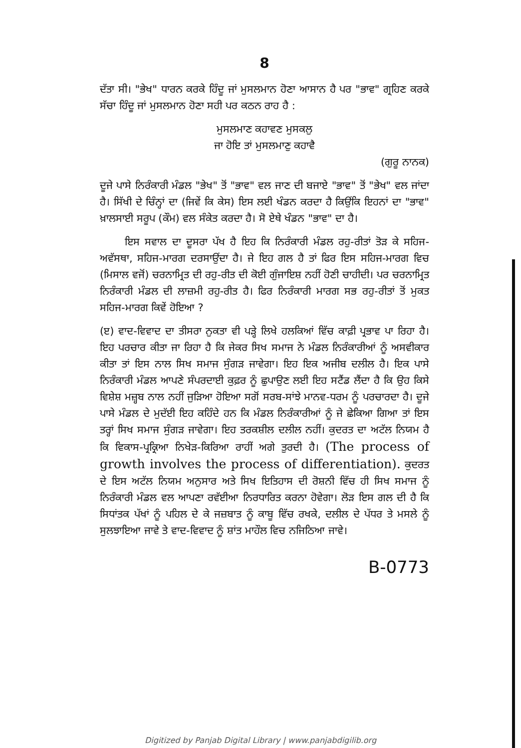8
ਦੱਤਾ ਸੀ। "ਭੇਖ" ਧਾਰਨ ਕਰਕੇ ਹਿੰਦੂ ਜਾਂ ਮੁਸਲਮਾਨ ਹੋਣਾ ਆਸਾਨ ਹੈ ਪਰ "ਭਾਵ" ਗ੍ਰਹਿਣ ਕਰਕੇ ਸੱਚਾ ਹਿੰਦੂ ਜਾਂ ਮੁਸਲਮਾਨ ਹੋਣਾ ਸਹੀ ਪਰ ਕਠਨ ਰਾਹ ਹੈ :
ਮੁਸਲਮਾਣ ਕਹਾਵਣ ਮੁਸਕਲੁ
ਜਾ ਹੋਇ ਤਾਂ ਮੁਸਲਮਾਣੁ ਕਹਾਵੈ
(ਗੁਰੂ ਨਾਨਕ)
ਦੂਜੇ ਪਾਸੇ ਨਿਰੰਕਾਰੀ ਮੰਡਲ "ਭੇਖ" ਤੋਂ "ਭਾਵ" ਵਲ ਜਾਣ ਦੀ ਬਜਾਏ "ਭਾਵ" ਤੋਂ "ਭੇਖ" ਵਲ ਜਾਂਦਾ ਹੈ। ਸਿੱਖੀ ਦੇ ਚਿੰਨ੍ਹਾਂ ਦਾ (ਜਿਵੇਂ ਕਿ ਕੇਸ) ਇਸ ਲਈ ਖੰਡਨ ਕਰਦਾ ਹੈ ਕਿਉਂਕਿ ਇਹਨਾਂ ਦਾ "ਭਾਵ" ਖ਼ਾਲਸਾਈ ਸਰੂਪ (ਕੌਮ) ਵਲ ਸੰਕੇਤ ਕਰਦਾ ਹੈ। ਸੋ ਏਥੇ ਖੰਡਨ "ਭਾਵ" ਦਾ ਹੈ।
ਇਸ ਸਵਾਲ ਦਾ ਦੂਸਰਾ ਪੱਖ ਹੈ ਇਹ ਕਿ ਨਿਰੰਕਾਰੀ ਮੰਡਲ ਰਹੁ-ਰੀਤਾਂ ਤੋੜ ਕੇ ਸਹਿਜ-ਅਵੱਸਥਾ, ਸਹਿਜ-ਮਾਰਗ ਦਰਸਾਉਂਦਾ ਹੈ। ਜੇ ਇਹ ਗਲ ਹੈ ਤਾਂ ਫਿਰ ਇਸ ਸਹਿਜ-ਮਾਰਗ ਵਿਚ (ਮਿਸਾਲ ਵਜੋਂ) ਚਰਨਾਮ੍ਰਿਤ ਦੀ ਰਹੁ-ਰੀਤ ਦੀ ਕੋਈ ਗੁੰਜਾਇਸ਼ ਨਹੀਂ ਹੋਣੀ ਚਾਹੀਦੀ। ਪਰ ਚਰਨਾਮ੍ਰਿਤ ਨਿਰੰਕਾਰੀ ਮੰਡਲ ਦੀ ਲਾਜ਼ਮੀ ਰਹੁ-ਰੀਤ ਹੈ। ਫਿਰ ਨਿਰੰਕਾਰੀ ਮਾਰਗ ਸਭ ਰਹੁ-ਰੀਤਾਂ ਤੋਂ ਮੁਕਤ ਸਹਿਜ-ਮਾਰਗ ਕਿਵੇਂ ਹੋਇਆ ?
(ੲ) ਵਾਦ-ਵਿਵਾਦ ਦਾ ਤੀਸਰਾ ਨੁਕਤਾ ਵੀ ਪੜ੍ਹੇ ਲਿਖੇ ਹਲਕਿਆਂ ਵਿੱਚ ਕਾਫ਼ੀ ਪ੍ਰਭਾਵ ਪਾ ਰਿਹਾ ਹੈ। ਇਹ ਪਰਚਾਰ ਕੀਤਾ ਜਾ ਰਿਹਾ ਹੈ ਕਿ ਜੇਕਰ ਸਿਖ ਸਮਾਜ ਨੇ ਮੰਡਲ ਨਿਰੰਕਾਰੀਆਂ ਨੂੰ ਅਸਵੀਕਾਰ ਕੀਤਾ ਤਾਂ ਇਸ ਨਾਲ ਸਿਖ ਸਮਾਜ ਸੁੰਗੜ ਜਾਵੇਗਾ। ਇਹ ਇਕ ਅਜੀਬ ਦਲੀਲ ਹੈ। ਇਕ ਪਾਸੇ ਨਿਰੰਕਾਰੀ ਮੰਡਲ ਆਪਣੇ ਸੰਪਰਦਾਈ ਕੁਫ਼ਰ ਨੂੰ ਛੁਪਾਉਣ ਲਈ ਇਹ ਸਟੈਂਡ ਲੈਂਦਾ ਹੈ ਕਿ ਉਹ ਕਿਸੇ ਵਿਸ਼ੇਸ਼ ਮਜ਼੍ਹਬ ਨਾਲ ਨਹੀਂ ਜੁੜਿਆ ਹੋਇਆ ਸਗੋਂ ਸਰਬ-ਸਾਂਝੇ ਮਾਨਵ-ਧਰਮ ਨੂੰ ਪਰਚਾਰਦਾ ਹੈ। ਦੂਜੇ ਪਾਸੇ ਮੰਡਲ ਦੇ ਮੁਦੱਈ ਇਹ ਕਹਿੰਦੇ ਹਨ ਕਿ ਮੰਡਲ ਨਿਰੰਕਾਰੀਆਂ ਨੂੰ ਜੇ ਛੇਕਿਆ ਗਿਆ ਤਾਂ ਇਸ ਤਰ੍ਹਾਂ ਸਿਖ ਸਮਾਜ ਸੁੰਗੜ ਜਾਵੇਗਾ। ਇਹ ਤਰਕਸ਼ੀਲ ਦਲੀਲ ਨਹੀਂ। ਕੁਦਰਤ ਦਾ ਅਟੱਲ ਨਿਯਮ ਹੈ ਕਿ ਵਿਕਾਸ-ਪ੍ਰਕ੍ਰਿਆ ਨਿਖੇੜ-ਕਿਰਿਆ ਰਾਹੀਂ ਅਗੇ ਤੁਰਦੀ ਹੈ। (The process of growth involves the process of differentiation). ਕੁਦਰਤ ਦੇ ਇਸ ਅਟੱਲ ਨਿਯਮ ਅਨੁਸਾਰ ਅਤੇ ਸਿਖ ਇਤਿਹਾਸ ਦੀ ਰੋਸ਼ਨੀ ਵਿੱਚ ਹੀ ਸਿਖ ਸਮਾਜ ਨੂੰ ਨਿਰੰਕਾਰੀ ਮੰਡਲ ਵਲ ਆਪਣਾ ਰਵੱਈਆ ਨਿਰਧਾਰਿਤ ਕਰਨਾ ਹੋਵੇਗਾ। ਲੋੜ ਇਸ ਗਲ ਦੀ ਹੈ ਕਿ ਸਿਧਾਂਤਕ ਪੱਖਾਂ ਨੂੰ ਪਹਿਲ ਦੇ ਕੇ ਜਜ਼ਬਾਤ ਨੂੰ ਕਾਬੂ ਵਿੱਚ ਰਖਕੇ, ਦਲੀਲ ਦੇ ਪੱਧਰ ਤੇ ਮਸਲੇ ਨੂੰ ਸੁਲਝਾਇਆ ਜਾਵੇ ਤੇ ਵਾਦ-ਵਿਵਾਦ ਨੂੰ ਸ਼ਾਂਤ ਮਾਹੌਲ ਵਿਚ ਨਜਿਠਿਆ ਜਾਵੇ।
B-0773
Digitized by Panjab Digital Library | www.panjabdigilib.org